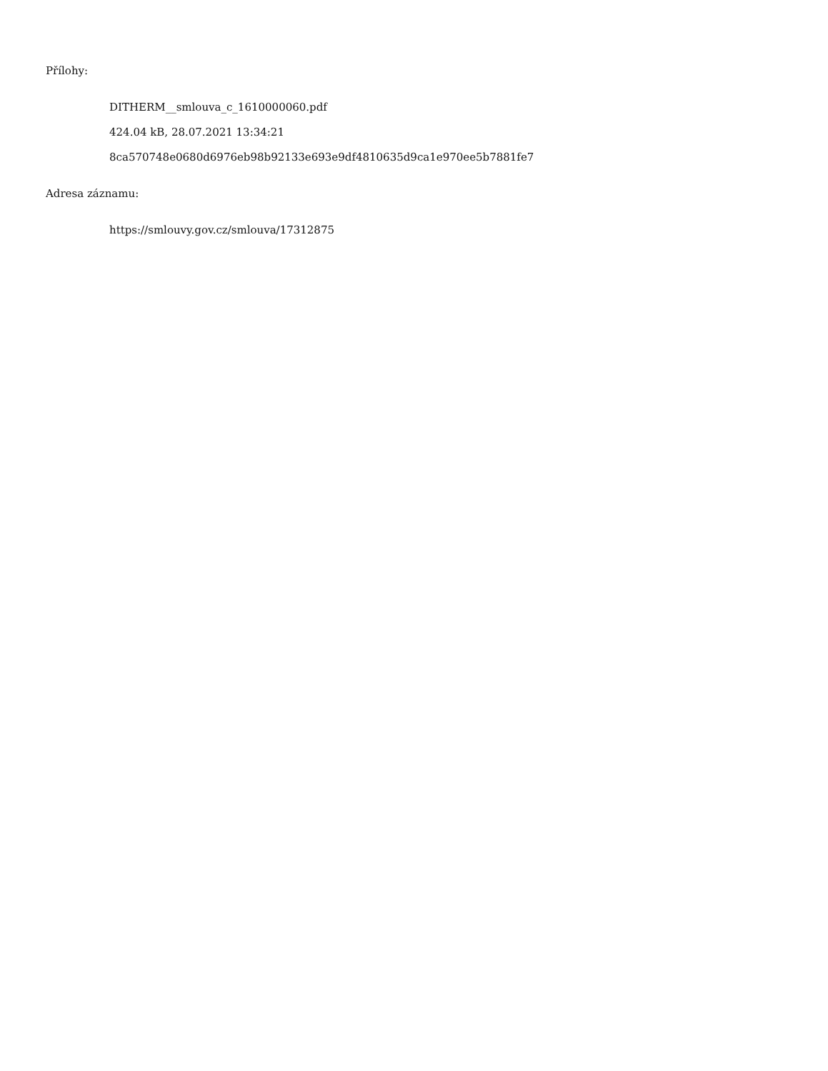Přílohy:
DITHERM__smlouva_c_1610000060.pdf
424.04 kB, 28.07.2021 13:34:21
8ca570748e0680d6976eb98b92133e693e9df4810635d9ca1e970ee5b7881fe7
Adresa záznamu:
https://smlouvy.gov.cz/smlouva/17312875